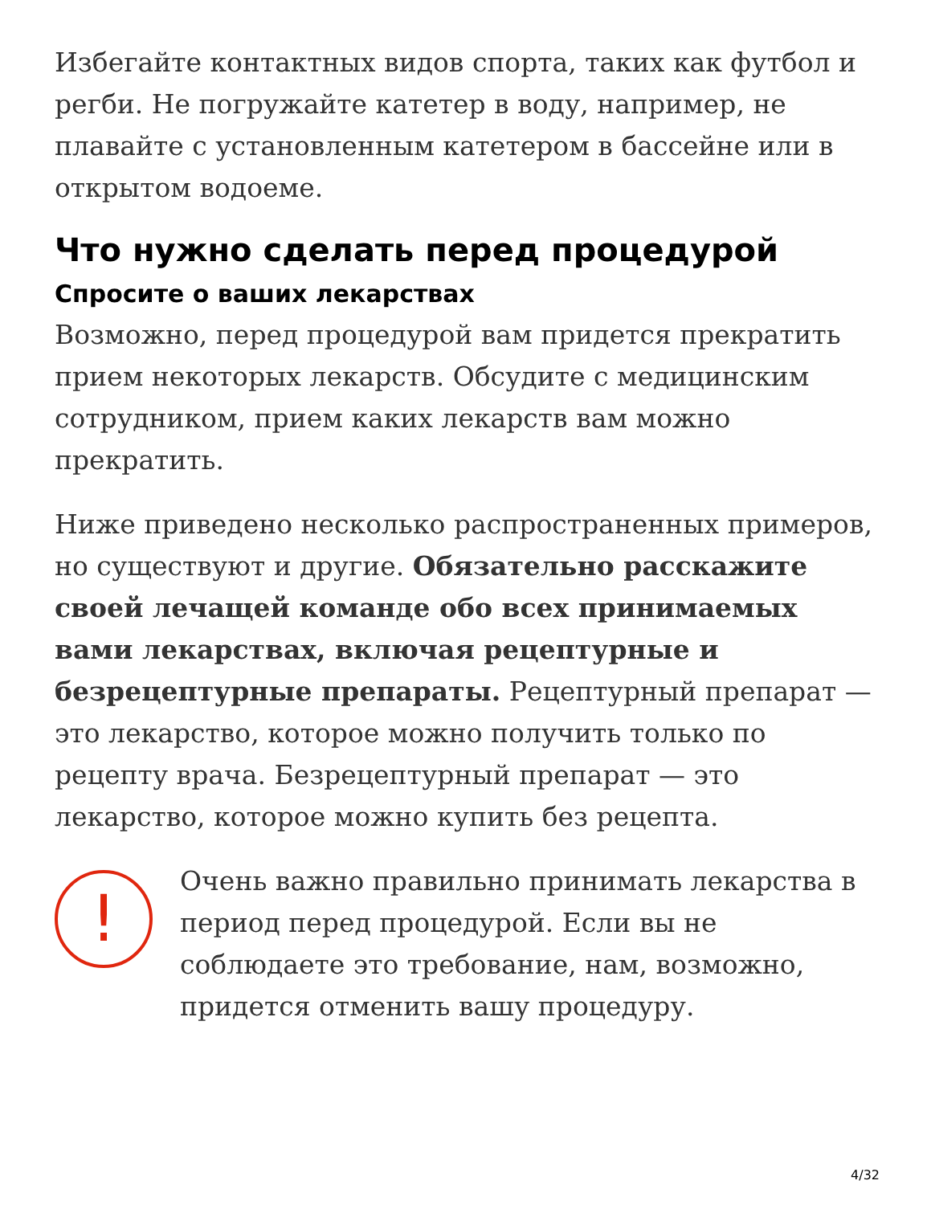Избегайте контактных видов спорта, таких как футбол и регби. Не погружайте катетер в воду, например, не плавайте с установленным катетером в бассейне или в открытом водоеме.
Что нужно сделать перед процедурой
Спросите о ваших лекарствах
Возможно, перед процедурой вам придется прекратить прием некоторых лекарств. Обсудите с медицинским сотрудником, прием каких лекарств вам можно прекратить.
Ниже приведено несколько распространенных примеров, но существуют и другие. Обязательно расскажите своей лечащей команде обо всех принимаемых вами лекарствах, включая рецептурные и безрецептурные препараты. Рецептурный препарат — это лекарство, которое можно получить только по рецепту врача. Безрецептурный препарат — это лекарство, которое можно купить без рецепта.
!
Очень важно правильно принимать лекарства в период перед процедурой. Если вы не соблюдаете это требование, нам, возможно, придется отменить вашу процедуру.
4/32